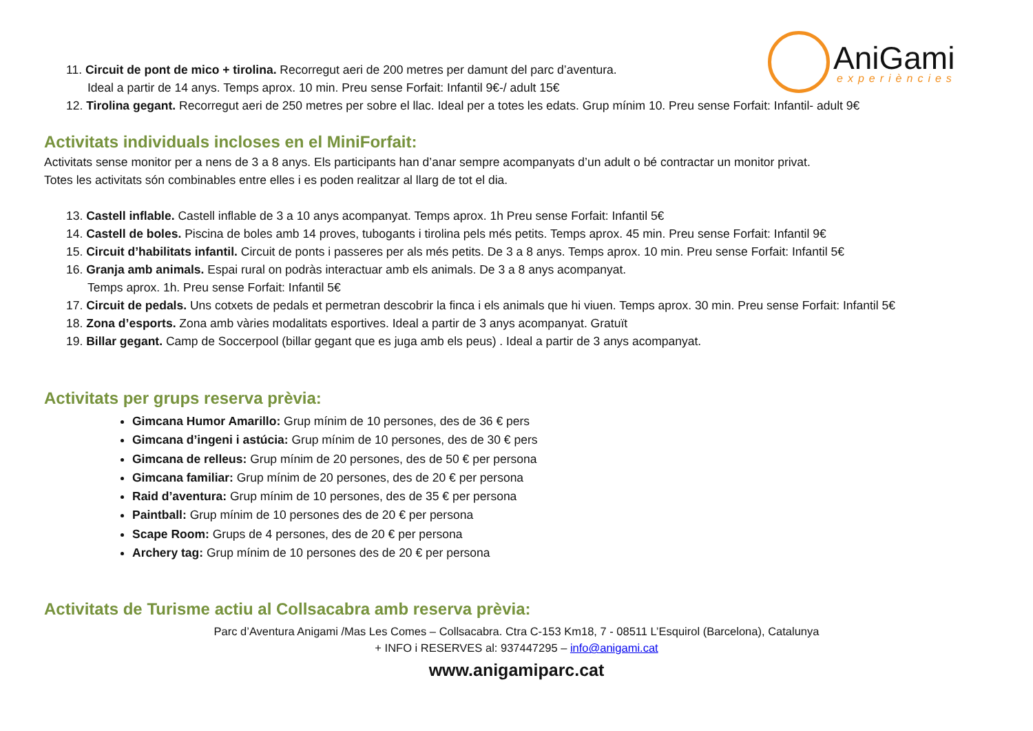AniGami
experiències
11. Circuit de pont de mico + tirolina. Recorregut aeri de 200 metres per damunt del parc d’aventura.
Ideal a partir de 14 anys. Temps aprox. 10 min. Preu sense Forfait: Infantil 9€-/ adult 15€
12. Tirolina gegant. Recorregut aeri de 250 metres per sobre el llac. Ideal per a totes les edats. Grup mínim 10. Preu sense Forfait: Infantil- adult 9€
Activitats individuals incloses en el MiniForfait:
Activitats sense monitor per a nens de 3 a 8 anys. Els participants han d’anar sempre acompanyats d’un adult o bé contractar un monitor privat.
Totes les activitats són combinables entre elles i es poden realitzar al llarg de tot el dia.
13. Castell inflable. Castell inflable de 3 a 10 anys acompanyat. Temps aprox. 1h Preu sense Forfait: Infantil 5€
14. Castell de boles. Piscina de boles amb 14 proves, tubogants i tirolina pels més petits. Temps aprox. 45 min. Preu sense Forfait: Infantil 9€
15. Circuit d’habilitats infantil. Circuit de ponts i passeres per als més petits. De 3 a 8 anys. Temps aprox. 10 min. Preu sense Forfait: Infantil 5€
16. Granja amb animals. Espai rural on podràs interactuar amb els animals. De 3 a 8 anys acompanyat.
Temps aprox. 1h. Preu sense Forfait: Infantil 5€
17. Circuit de pedals. Uns cotxets de pedals et permetran descobrir la finca i els animals que hi viuen. Temps aprox. 30 min. Preu sense Forfait: Infantil 5€
18. Zona d’esports. Zona amb vàries modalitats esportives. Ideal a partir de 3 anys acompanyat. Gratuït
19. Billar gegant. Camp de Soccerpool (billar gegant que es juga amb els peus) . Ideal a partir de 3 anys acompanyat.
Activitats per grups reserva prèvia:
Gimcana Humor Amarillo: Grup mínim de 10 persones, des de 36 € pers
Gimcana d’ingeni i astúcia: Grup mínim de 10 persones, des de 30 € pers
Gimcana de relleus: Grup mínim de 20 persones, des de 50 € per persona
Gimcana familiar: Grup mínim de 20 persones, des de 20 € per persona
Raid d’aventura: Grup mínim de 10 persones, des de 35 € per persona
Paintball: Grup mínim de 10 persones des de 20 € per persona
Scape Room: Grups de 4 persones, des de 20 € per persona
Archery tag: Grup mínim de 10 persones des de 20 € per persona
Activitats de Turisme actiu al Collsacabra amb reserva prèvia:
Parc d’Aventura Anigami /Mas Les Comes – Collsacabra. Ctra C-153 Km18, 7 - 08511 L’Esquirol (Barcelona), Catalunya
+ INFO i RESERVES al: 937447295 – info@anigami.cat
www.anigamiparc.cat